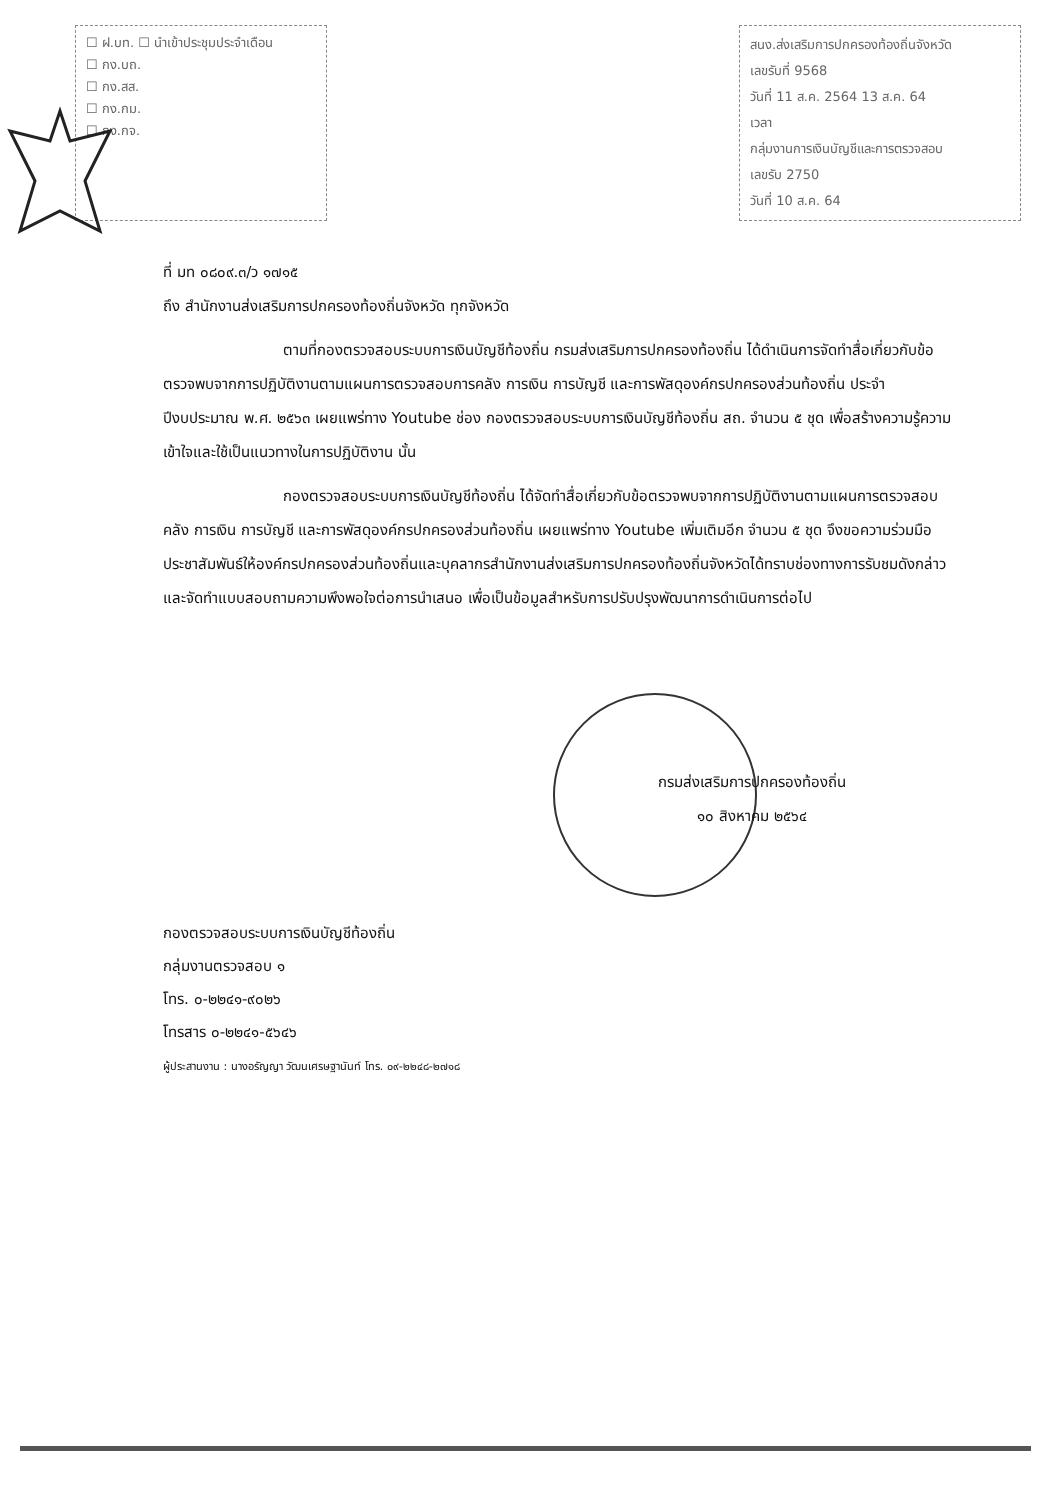☐ ฝ.บท. ☐ นำเข้าประชุมประจำเดือน
☐ กง.บถ.
☐ กง.สส.
☐ กง.กม.
☐ กง.กจ.
สนง.ส่งเสริมการปกครองท้องถิ่นจังหวัด
เลขรับที่ 9568
วันที่ 11 ส.ค. 2564 13 ส.ค. 64
เวลา
กลุ่มงานการเงินบัญชีและการตรวจสอบ
เลขรับ 2750
วันที่ 10 ส.ค. 64
ที่ มท ๐๘๐๙.๓/ว ๑๗๑๕
ถึง สำนักงานส่งเสริมการปกครองท้องถิ่นจังหวัด ทุกจังหวัด
ตามที่กองตรวจสอบระบบการเงินบัญชีท้องถิ่น กรมส่งเสริมการปกครองท้องถิ่น ได้ดำเนินการจัดทำสื่อเกี่ยวกับข้อตรวจพบจากการปฏิบัติงานตามแผนการตรวจสอบการคลัง การเงิน การบัญชี และการพัสดุองค์กรปกครองส่วนท้องถิ่น ประจำปีงบประมาณ พ.ศ. ๒๕๖๓ เผยแพร่ทาง Youtube ช่อง กองตรวจสอบระบบการเงินบัญชีท้องถิ่น สถ. จำนวน ๕ ชุด เพื่อสร้างความรู้ความเข้าใจและใช้เป็นแนวทางในการปฏิบัติงาน นั้น
กองตรวจสอบระบบการเงินบัญชีท้องถิ่น ได้จัดทำสื่อเกี่ยวกับข้อตรวจพบจากการปฏิบัติงานตามแผนการตรวจสอบคลัง การเงิน การบัญชี และการพัสดุองค์กรปกครองส่วนท้องถิ่น เผยแพร่ทาง Youtube เพิ่มเติมอีก จำนวน ๕ ชุด จึงขอความร่วมมือประชาสัมพันธ์ให้องค์กรปกครองส่วนท้องถิ่นและบุคลากรสำนักงานส่งเสริมการปกครองท้องถิ่นจังหวัดได้ทราบช่องทางการรับชมดังกล่าว และจัดทำแบบสอบถามความพึงพอใจต่อการนำเสนอ เพื่อเป็นข้อมูลสำหรับการปรับปรุงพัฒนาการดำเนินการต่อไป
กรมส่งเสริมการปกครองท้องถิ่น
๑๐ สิงหาคม ๒๕๖๔
กองตรวจสอบระบบการเงินบัญชีท้องถิ่น
กลุ่มงานตรวจสอบ ๑
โทร. ๐-๒๒๔๑-๙๐๒๖
โทรสาร ๐-๒๒๔๑-๕๖๔๖
ผู้ประสานงาน : นางอรัญญา วัฒนเศรษฐานันท์ โทร. ๐๙-๒๒๔๘-๒๗๑๘